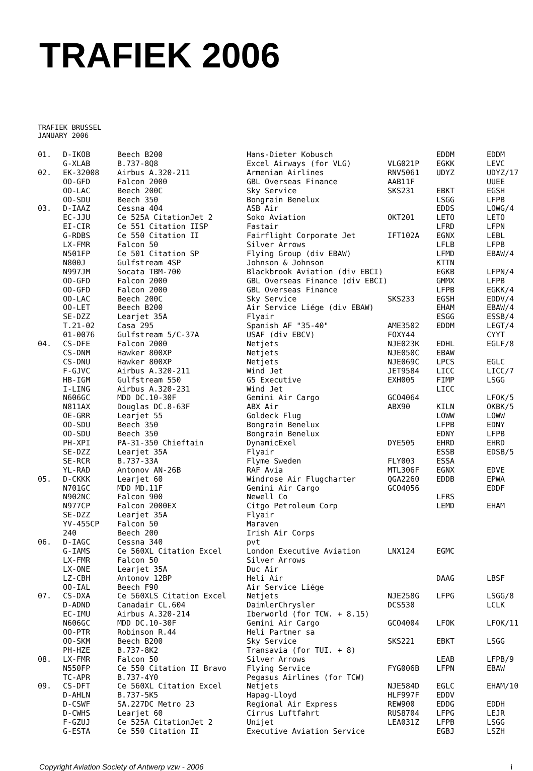TRAFIEK 2006
TRAFIEK BRUSSEL
JANUARY 2006
| 01. | D-IKOB | Beech B200 | Hans-Dieter Kobusch | | EDDM | EDDM |
| | G-XLAB | B.737-8Q8 | Excel Airways (for VLG) | VLG021P | EGKK | LEVC |
| 02. | EK-32008 | Airbus A.320-211 | Armenian Airlines | RNV5061 | UDYZ | UDYZ/17 |
| | OO-GFD | Falcon 2000 | GBL Overseas Finance | AAB11F | | UUEE |
| | OO-LAC | Beech 200C | Sky Service | SKS231 | EBKT | EGSH |
| | OO-SDU | Beech 350 | Bongrain Benelux | | LSGG | LFPB |
| 03. | D-IAAZ | Cessna 404 | ASB Air | | EDDS | LOWG/4 |
| | EC-JJU | Ce 525A CitationJet 2 | Soko Aviation | OKT201 | LETO | LETO |
| | EI-CIR | Ce 551 Citation IISP | Fastair | | LFRD | LFPN |
| | G-RDBS | Ce 550 Citation II | Fairflight Corporate Jet | IFT102A | EGNX | LEBL |
| | LX-FMR | Falcon 50 | Silver Arrows | | LFLB | LFPB |
| | N501FP | Ce 501 Citation SP | Flying Group (div EBAW) | | LFMD | EBAW/4 |
| | N800J | Gulfstream 4SP | Johnson & Johnson | | KTTN | |
| | N997JM | Socata TBM-700 | Blackbrook Aviation (div EBCI) | | EGKB | LFPN/4 |
| | OO-GFD | Falcon 2000 | GBL Overseas Finance (div EBCI) | | GMMX | LFPB |
| | OO-GFD | Falcon 2000 | GBL Overseas Finance | | LFPB | EGKK/4 |
| | OO-LAC | Beech 200C | Sky Service | SKS233 | EGSH | EDDV/4 |
| | OO-LET | Beech B200 | Air Service Liége (div EBAW) | | EHAM | EBAW/4 |
| | SE-DZZ | Learjet 35A | Flyair | | ESGG | ESSB/4 |
| | T.21-02 | Casa 295 | Spanish AF "35-40" | AME3502 | EDDM | LEGT/4 |
| | 01-0076 | Gulfstream 5/C-37A | USAF (div EBCV) | FOXY44 | | CYYT |
| 04. | CS-DFE | Falcon 2000 | Netjets | NJE023K | EDHL | EGLF/8 |
| | CS-DNM | Hawker 800XP | Netjets | NJE050C | EBAW | |
| | CS-DNU | Hawker 800XP | Netjets | NJE069C | LPCS | EGLC |
| | F-GJVC | Airbus A.320-211 | Wind Jet | JET9584 | LICC | LICC/7 |
| | HB-IGM | Gulfstream 550 | G5 Executive | EXH005 | FIMP | LSGG |
| | I-LING | Airbus A.320-231 | Wind Jet | | LICC | |
| | N606GC | MDD DC.10-30F | Gemini Air Cargo | GCO4064 | | LFOK/5 |
| | N811AX | Douglas DC.8-63F | ABX Air | ABX90 | KILN | OKBK/5 |
| | OE-GRR | Learjet 55 | Goldeck Flug | | LOWW | LOWW |
| | OO-SDU | Beech 350 | Bongrain Benelux | | LFPB | EDNY |
| | OO-SDU | Beech 350 | Bongrain Benelux | | EDNY | LFPB |
| | PH-XPI | PA-31-350 Chieftain | DynamicExel | DYE505 | EHRD | EHRD |
| | SE-DZZ | Learjet 35A | Flyair | | ESSB | EDSB/5 |
| | SE-RCR | B.737-33A | Flyme Sweden | FLY003 | ESSA | |
| | YL-RAD | Antonov AN-26B | RAF Avia | MTL306F | EGNX | EDVE |
| 05. | D-CKKK | Learjet 60 | Windrose Air Flugcharter | QGA2260 | EDDB | EPWA |
| | N701GC | MDD MD.11F | Gemini Air Cargo | GCO4056 | | EDDF |
| | N902NC | Falcon 900 | Newell Co | | LFRS | |
| | N977CP | Falcon 2000EX | Citgo Petroleum Corp | | LEMD | EHAM |
| | SE-DZZ | Learjet 35A | Flyair | | | |
| | YV-455CP | Falcon 50 | Maraven | | | |
| | 240 | Beech 200 | Irish Air Corps | | | |
| 06. | D-IAGC | Cessna 340 | pvt | | | |
| | G-IAMS | Ce 560XL Citation Excel | London Executive Aviation | LNX124 | EGMC | |
| | LX-FMR | Falcon 50 | Silver Arrows | | | |
| | LX-ONE | Learjet 35A | Duc Air | | | |
| | LZ-CBH | Antonov 12BP | Heli Air | | DAAG | LBSF |
| | OO-IAL | Beech F90 | Air Service Liége | | | |
| 07. | CS-DXA | Ce 560XLS Citation Excel | Netjets | NJE258G | LFPG | LSGG/8 |
| | D-ADND | Canadair CL.604 | DaimlerChrysler | DCS530 | | LCLK |
| | EC-IMU | Airbus A.320-214 | Iberworld (for TCW. + 8.15) | | | |
| | N606GC | MDD DC.10-30F | Gemini Air Cargo | GCO4004 | LFOK | LFOK/11 |
| | OO-PTR | Robinson R.44 | Heli Partner sa | | | |
| | OO-SKM | Beech B200 | Sky Service | SKS221 | EBKT | LSGG |
| | PH-HZE | B.737-8K2 | Transavia (for TUI. + 8) | | | |
| 08. | LX-FMR | Falcon 50 | Silver Arrows | | LEAB | LFPB/9 |
| | N550FP | Ce 550 Citation II Bravo | Flying Service | FYG006B | LFPN | EBAW |
| | TC-APR | B.737-4Y0 | Pegasus Airlines (for TCW) | | | |
| 09. | CS-DFT | Ce 560XL Citation Excel | Netjets | NJE584D | EGLC | EHAM/10 |
| | D-AHLN | B.737-5K5 | Hapag-Lloyd | HLF997F | EDDV | |
| | D-CSWF | SA.227DC Metro 23 | Regional Air Express | REW900 | EDDG | EDDH |
| | D-CWHS | Learjet 60 | Cirrus Luftfahrt | RUS8704 | LFPG | LEJR |
| | F-GZUJ | Ce 525A CitationJet 2 | Unijet | LEA031Z | LFPB | LSGG |
| | G-ESTA | Ce 550 Citation II | Executive Aviation Service | | EGBJ | LSZH |
Copyright Aviation Society of Antwerp vzw - 2006 i